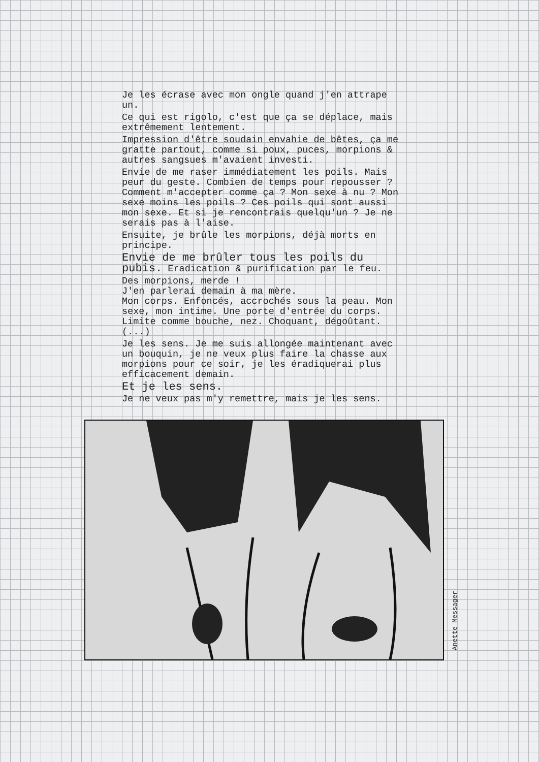Je les écrase avec mon ongle quand j'en attrape un.
Ce qui est rigolo, c'est que ça se déplace, mais extrêmement lentement.
Impression d'être soudain envahie de bêtes, ça me gratte partout, comme si poux, puces, morpions & autres sangsues m'avaient investi.
Envie de me raser immédiatement les poils. Mais peur du geste. Combien de temps pour repousser ? Comment m'accepter comme ça ? Mon sexe à nu ? Mon sexe moins les poils ? Ces poils qui sont aussi mon sexe. Et si je rencontrais quelqu'un ? Je ne serais pas à l'aise.
Ensuite, je brûle les morpions, déjà morts en principe.
Envie de me brûler tous les poils du pubis. Eradication & purification par le feu.
Des morpions, merde !
J'en parlerai demain à ma mère.
Mon corps. Enfoncés, accrochés sous la peau. Mon sexe, mon intime. Une porte d'entrée du corps. Limite comme bouche, nez. Choquant, dégoûtant.
(...)
Je les sens. Je me suis allongée maintenant avec un bouquin, je ne veux plus faire la chasse aux morpions pour ce soir, je les éradiquerai plus efficacement demain.
Et je les sens.
Je ne veux pas m'y remettre, mais je les sens.
Anette Messager